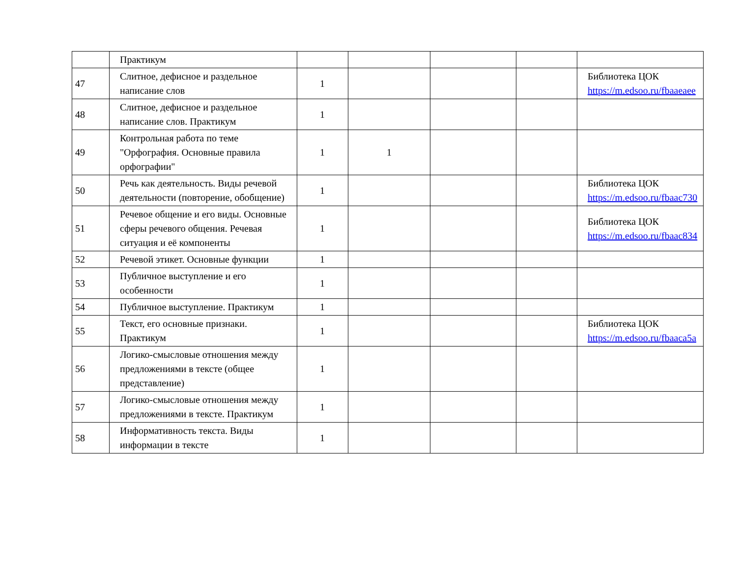| | Практикум | | | | | |
| 47 | Слитное, дефисное и раздельное написание слов | 1 | | | | Библиотека ЦОК https://m.edsoo.ru/fbaaeaee |
| 48 | Слитное, дефисное и раздельное написание слов. Практикум | 1 | | | | |
| 49 | Контрольная работа по теме "Орфография. Основные правила орфографии" | 1 | 1 | | | |
| 50 | Речь как деятельность. Виды речевой деятельности (повторение, обобщение) | 1 | | | | Библиотека ЦОК https://m.edsoo.ru/fbaac730 |
| 51 | Речевое общение и его виды. Основные сферы речевого общения. Речевая ситуация и её компоненты | 1 | | | | Библиотека ЦОК https://m.edsoo.ru/fbaac834 |
| 52 | Речевой этикет. Основные функции | 1 | | | | |
| 53 | Публичное выступление и его особенности | 1 | | | | |
| 54 | Публичное выступление. Практикум | 1 | | | | |
| 55 | Текст, его основные признаки. Практикум | 1 | | | | Библиотека ЦОК https://m.edsoo.ru/fbaaca5a |
| 56 | Логико-смысловые отношения между предложениями в тексте (общее представление) | 1 | | | | |
| 57 | Логико-смысловые отношения между предложениями в тексте. Практикум | 1 | | | | |
| 58 | Информативность текста. Виды информации в тексте | 1 | | | | |